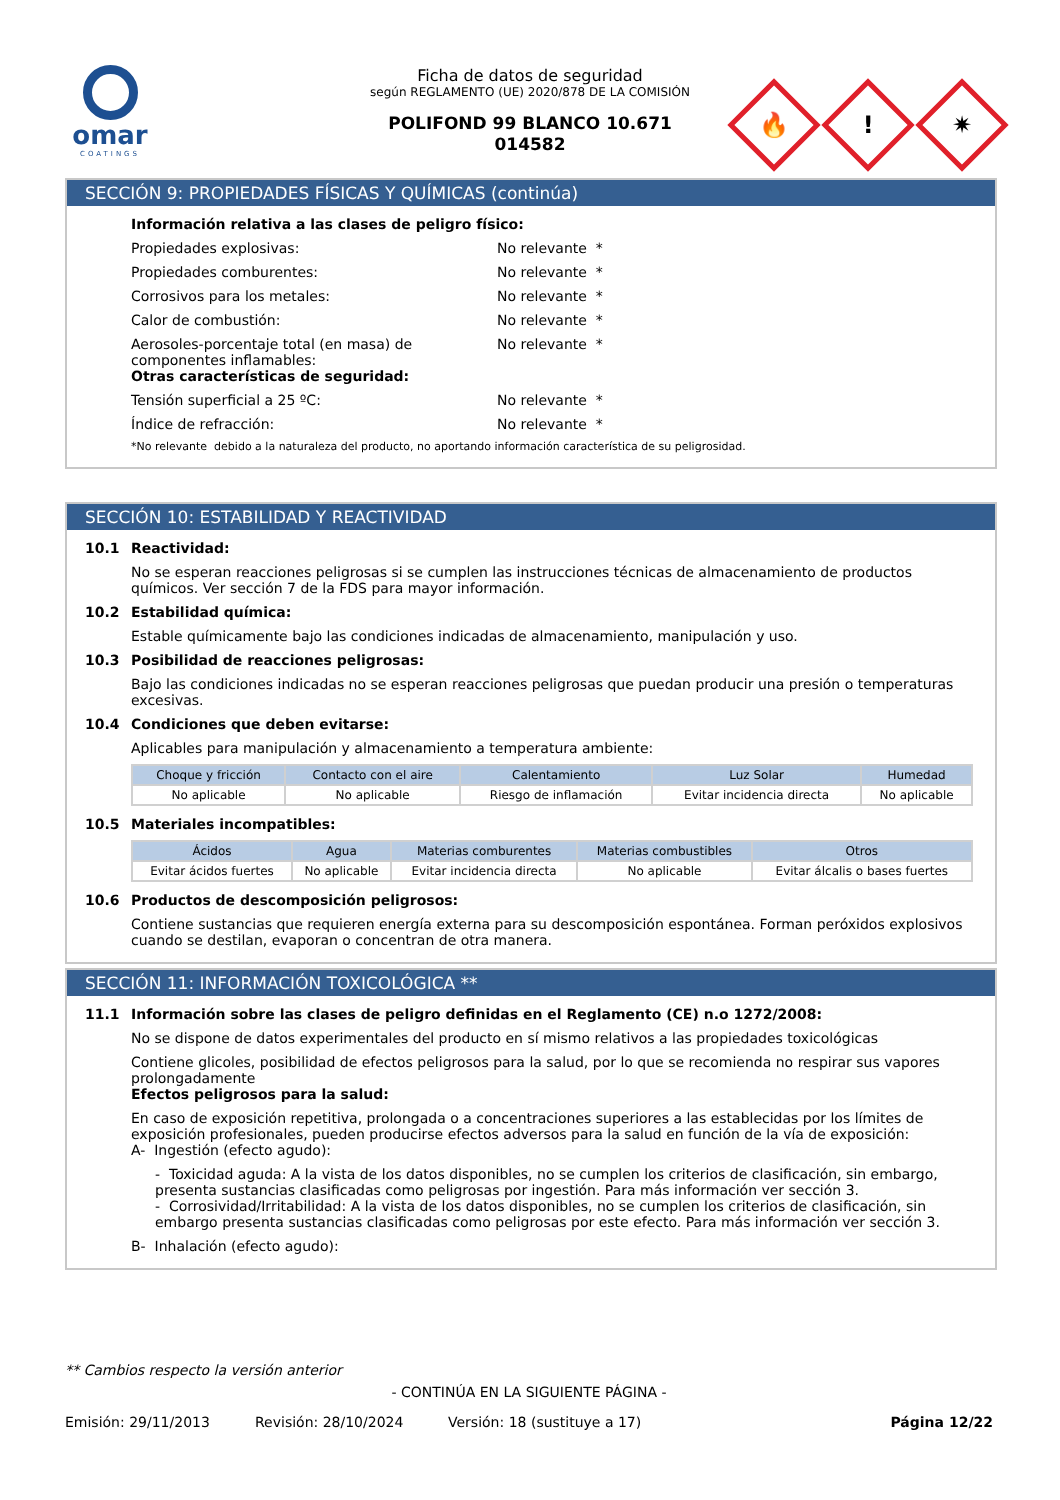omar
COATINGS
Ficha de datos de seguridad
según REGLAMENTO (UE) 2020/878 DE LA COMISIÓN
POLIFOND 99 BLANCO 10.671
014582
🔥
!
✷
SECCIÓN 9: PROPIEDADES FÍSICAS Y QUÍMICAS (continúa)
Información relativa a las clases de peligro físico:
Propiedades explosivas: No relevante *
Propiedades comburentes: No relevante *
Corrosivos para los metales: No relevante *
Calor de combustión: No relevante *
Aerosoles-porcentaje total (en masa) de componentes inflamables:
No relevante *
Otras características de seguridad:
Tensión superficial a 25 ºC: No relevante *
Índice de refracción: No relevante *
*No relevante debido a la naturaleza del producto, no aportando información característica de su peligrosidad.
SECCIÓN 10: ESTABILIDAD Y REACTIVIDAD
10.1 Reactividad:
No se esperan reacciones peligrosas si se cumplen las instrucciones técnicas de almacenamiento de productos químicos. Ver sección 7 de la FDS para mayor información.
10.2 Estabilidad química:
Estable químicamente bajo las condiciones indicadas de almacenamiento, manipulación y uso.
10.3 Posibilidad de reacciones peligrosas:
Bajo las condiciones indicadas no se esperan reacciones peligrosas que puedan producir una presión o temperaturas excesivas.
10.4 Condiciones que deben evitarse:
Aplicables para manipulación y almacenamiento a temperatura ambiente:
| Choque y fricción | Contacto con el aire | Calentamiento | Luz Solar | Humedad |
| --- | --- | --- | --- | --- |
| No aplicable | No aplicable | Riesgo de inflamación | Evitar incidencia directa | No aplicable |
10.5 Materiales incompatibles:
| Ácidos | Agua | Materias comburentes | Materias combustibles | Otros |
| --- | --- | --- | --- | --- |
| Evitar ácidos fuertes | No aplicable | Evitar incidencia directa | No aplicable | Evitar álcalis o bases fuertes |
10.6 Productos de descomposición peligrosos:
Contiene sustancias que requieren energía externa para su descomposición espontánea. Forman peróxidos explosivos cuando se destilan, evaporan o concentran de otra manera.
SECCIÓN 11: INFORMACIÓN TOXICOLÓGICA **
11.1 Información sobre las clases de peligro definidas en el Reglamento (CE) n.o 1272/2008:
No se dispone de datos experimentales del producto en sí mismo relativos a las propiedades toxicológicas
Contiene glicoles, posibilidad de efectos peligrosos para la salud, por lo que se recomienda no respirar sus vapores prolongadamente
Efectos peligrosos para la salud:
En caso de exposición repetitiva, prolongada o a concentraciones superiores a las establecidas por los límites de exposición profesionales, pueden producirse efectos adversos para la salud en función de la vía de exposición:
A- Ingestión (efecto agudo):
- Toxicidad aguda: A la vista de los datos disponibles, no se cumplen los criterios de clasificación, sin embargo, presenta sustancias clasificadas como peligrosas por ingestión. Para más información ver sección 3.
- Corrosividad/Irritabilidad: A la vista de los datos disponibles, no se cumplen los criterios de clasificación, sin embargo presenta sustancias clasificadas como peligrosas por este efecto. Para más información ver sección 3.
B- Inhalación (efecto agudo):
** Cambios respecto la versión anterior
- CONTINÚA EN LA SIGUIENTE PÁGINA -
Emisión: 29/11/2013 Revisión: 28/10/2024 Versión: 18 (sustituye a 17) Página 12/22